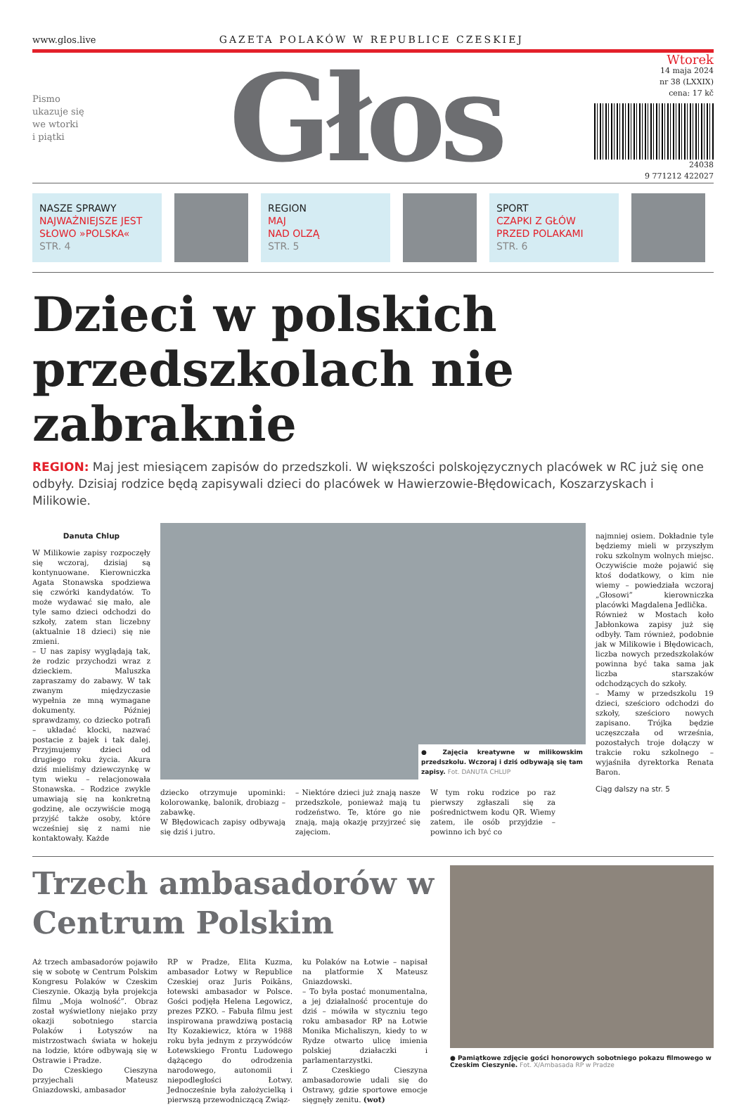www.glos.live GAZETA POLAKÓW W REPUBLICE CZESKIEJ
Pismo
ukazuje się
we wtorki
i piątki
Głos
Wtorek
14 maja 2024
nr 38 (LXXIX)
cena: 17 kč
24038
9 771212 422027
NASZE SPRAWY
NAJWAŻNIEJSZE JEST SŁOWO »POLSKA«
STR. 4
REGION
MAJ
NAD OLZĄ
STR. 5
SPORT
CZAPKI Z GŁÓW PRZED POLAKAMI
STR. 6
Dzieci w polskich przedszkolach nie zabraknie
REGION: Maj jest miesiącem zapisów do przedszkoli. W większości polskojęzycznych placówek w RC już się one odbyły. Dzisiaj rodzice będą zapisywali dzieci do placówek w Hawierzowie-Błędowicach, Koszarzyskach i Milikowie.
Danuta Chlup
W Milikowie zapisy rozpoczęły się wczoraj, dzisiaj są kontynuowane. Kierowniczka Agata Stonawska spodziewa się czwórki kandydatów. To może wydawać się mało, ale tyle samo dzieci odchodzi do szkoły, zatem stan liczebny (aktualnie 18 dzieci) się nie zmieni.
– U nas zapisy wyglądają tak, że rodzic przychodzi wraz z dzieckiem. Maluszka zapraszamy do zabawy. W tak zwanym międzyczasie wypełnia ze mną wymagane dokumenty. Później sprawdzamy, co dziecko potrafi – układać klocki, nazwać postacie z bajek i tak dalej. Przyjmujemy dzieci od drugiego roku życia. Akura dziś mieliśmy dziewczynkę w tym wieku – relacjonowała Stonawska. – Rodzice zwykle umawiają się na konkretną godzinę, ale oczywiście mogą przyjść także osoby, które wcześniej się z nami nie kontaktowały. Każde
● Zajęcia kreatywne w milikowskim przedszkolu. Wczoraj i dziś odbywają się tam zapisy. Fot. DANUTA CHLUP
dziecko otrzymuje upominki: kolorowankę, balonik, drobiazg – zabawkę.
W Błędowicach zapisy odbywają się dziś i jutro.
– Niektóre dzieci już znają nasze przedszkole, ponieważ mają tu rodzeństwo. Te, które go nie znają, mają okazję przyjrzeć się zajęciom.
W tym roku rodzice po raz pierwszy zgłaszali się za pośrednictwem kodu QR. Wiemy zatem, ile osób przyjdzie – powinno ich być co
najmniej osiem. Dokładnie tyle będziemy mieli w przyszłym roku szkolnym wolnych miejsc. Oczywiście może pojawić się ktoś dodatkowy, o kim nie wiemy – powiedziała wczoraj „Głosowi” kierowniczka placówki Magdalena Jedlička.
Również w Mostach koło Jabłonkowa zapisy już się odbyły. Tam również, podobnie jak w Milikowie i Błędowicach, liczba nowych przedszkolaków powinna być taka sama jak liczba starszaków odchodzących do szkoły.
– Mamy w przedszkolu 19 dzieci, sześcioro odchodzi do szkoły, sześcioro nowych zapisano. Trójka będzie uczęszczała od września, pozostałych troje dołączy w trakcie roku szkolnego – wyjaśniła dyrektorka Renata Baron.
Ciąg dalszy na str. 5
Trzech ambasadorów w Centrum Polskim
Aż trzech ambasadorów pojawiło się w sobotę w Centrum Polskim Kongresu Polaków w Czeskim Cieszynie. Okazją była projekcja filmu „Moja wolność”. Obraz został wyświetlony niejako przy okazji sobotniego starcia Polaków i Łotyszów na mistrzostwach świata w hokeju na lodzie, które odbywają się w Ostrawie i Pradze.
Do Czeskiego Cieszyna przyjechali Mateusz Gniazdowski, ambasador
RP w Pradze, Elita Kuzma, ambasador Łotwy w Republice Czeskiej oraz Juris Poikāns, łotewski ambasador w Polsce. Gości podjęła Helena Legowicz, prezes PZKO. – Fabuła filmu jest inspirowana prawdziwą postacią Ity Kozakiewicz, która w 1988 roku była jednym z przywódców Łotewskiego Frontu Ludowego dążącego do odrodzenia narodowego, autonomii i niepodległości Łotwy. Jednocześnie była założycielką i pierwszą przewodniczącą Związ-
ku Polaków na Łotwie – napisał na platformie X Mateusz Gniazdowski.
– To była postać monumentalna, a jej działalność procentuje do dziś – mówiła w styczniu tego roku ambasador RP na Łotwie Monika Michaliszyn, kiedy to w Rydze otwarto ulicę imienia polskiej działaczki i parlamentarzystki.
Z Czeskiego Cieszyna ambasadorowie udali się do Ostrawy, gdzie sportowe emocje sięgnęły zenitu. (wot)
● Pamiątkowe zdjęcie gości honorowych sobotniego pokazu filmowego w Czeskim Cieszynie. Fot. X/Ambasada RP w Pradze